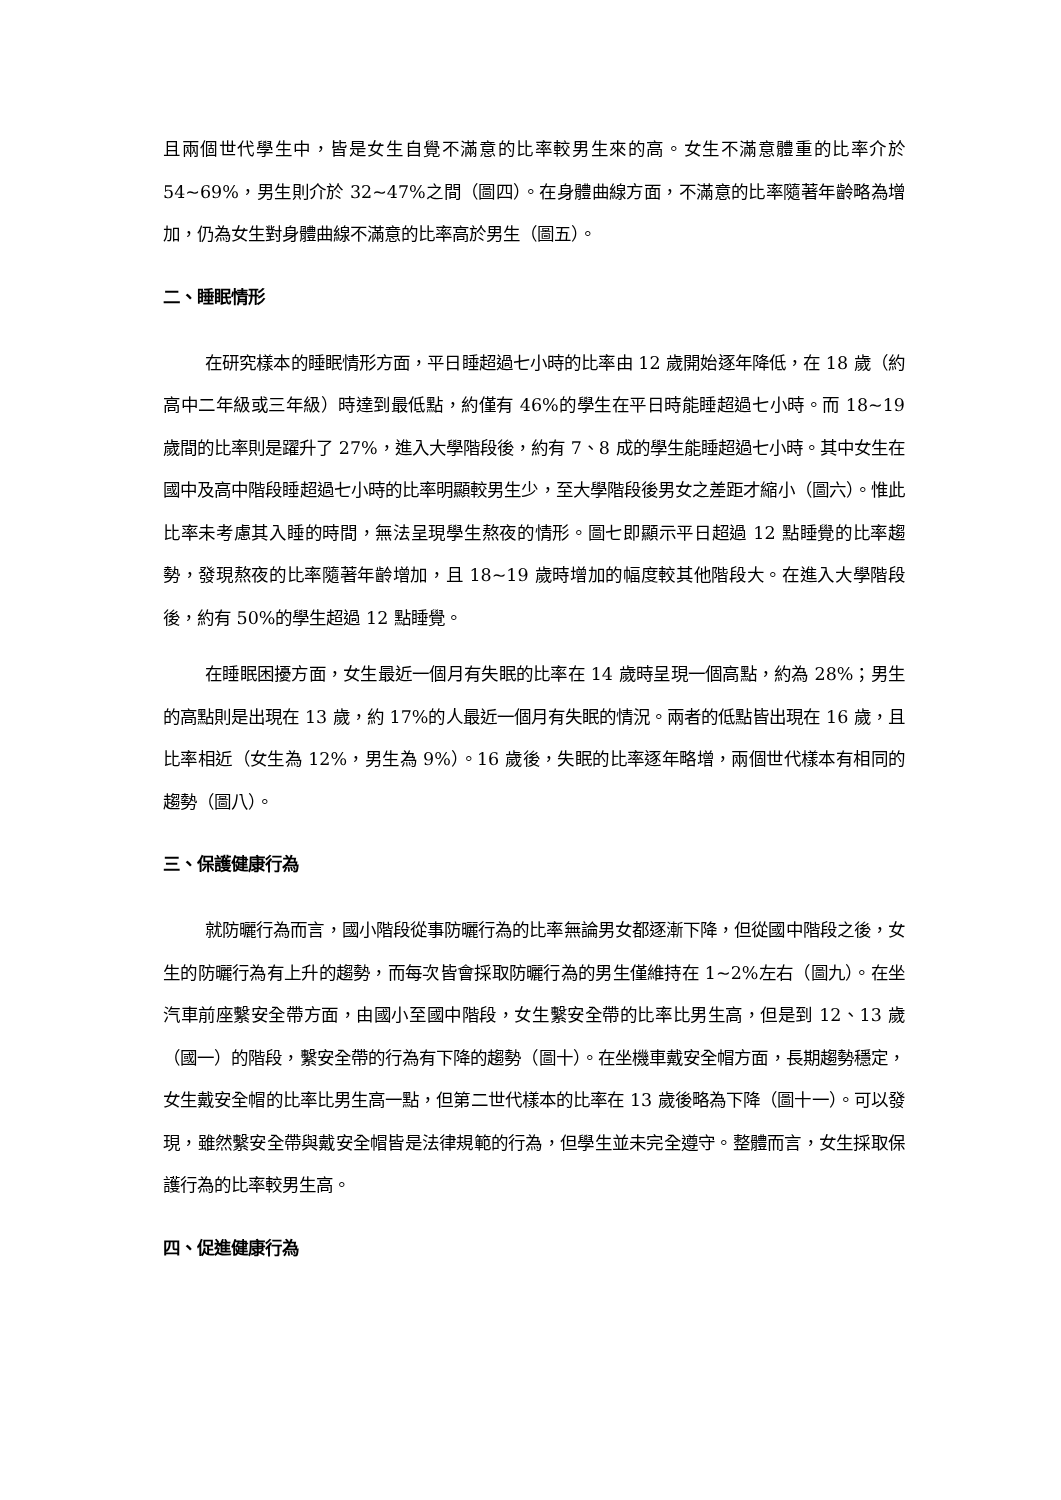且兩個世代學生中，皆是女生自覺不滿意的比率較男生來的高。女生不滿意體重的比率介於 54~69%，男生則介於 32~47%之間（圖四）。在身體曲線方面，不滿意的比率隨著年齡略為增加，仍為女生對身體曲線不滿意的比率高於男生（圖五）。
二、睡眠情形
在研究樣本的睡眠情形方面，平日睡超過七小時的比率由 12 歲開始逐年降低，在 18 歲（約高中二年級或三年級）時達到最低點，約僅有 46%的學生在平日時能睡超過七小時。而 18~19 歲間的比率則是躍升了 27%，進入大學階段後，約有 7、8 成的學生能睡超過七小時。其中女生在國中及高中階段睡超過七小時的比率明顯較男生少，至大學階段後男女之差距才縮小（圖六）。惟此比率未考慮其入睡的時間，無法呈現學生熬夜的情形。圖七即顯示平日超過 12 點睡覺的比率趨勢，發現熬夜的比率隨著年齡增加，且 18~19 歲時增加的幅度較其他階段大。在進入大學階段後，約有 50%的學生超過 12 點睡覺。
在睡眠困擾方面，女生最近一個月有失眠的比率在 14 歲時呈現一個高點，約為 28%；男生的高點則是出現在 13 歲，約 17%的人最近一個月有失眠的情況。兩者的低點皆出現在 16 歲，且比率相近（女生為 12%，男生為 9%）。16 歲後，失眠的比率逐年略增，兩個世代樣本有相同的趨勢（圖八）。
三、保護健康行為
就防曬行為而言，國小階段從事防曬行為的比率無論男女都逐漸下降，但從國中階段之後，女生的防曬行為有上升的趨勢，而每次皆會採取防曬行為的男生僅維持在 1~2%左右（圖九）。在坐汽車前座繫安全帶方面，由國小至國中階段，女生繫安全帶的比率比男生高，但是到 12、13 歲（國一）的階段，繫安全帶的行為有下降的趨勢（圖十）。在坐機車戴安全帽方面，長期趨勢穩定，女生戴安全帽的比率比男生高一點，但第二世代樣本的比率在 13 歲後略為下降（圖十一）。可以發現，雖然繫安全帶與戴安全帽皆是法律規範的行為，但學生並未完全遵守。整體而言，女生採取保護行為的比率較男生高。
四、促進健康行為